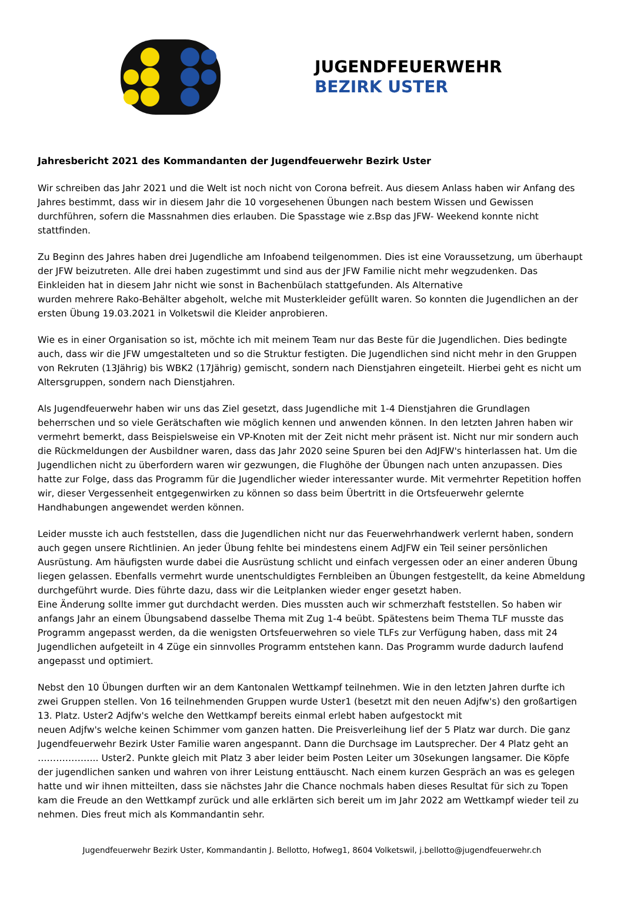JUGENDFEUERWEHR
BEZIRK USTER
Jahresbericht 2021 des Kommandanten der Jugendfeuerwehr Bezirk Uster
Wir schreiben das Jahr 2021 und die Welt ist noch nicht von Corona befreit. Aus diesem Anlass haben wir Anfang des Jahres bestimmt, dass wir in diesem Jahr die 10 vorgesehenen Übungen nach bestem Wissen und Gewissen durchführen, sofern die Massnahmen dies erlauben. Die Spasstage wie z.Bsp das JFW- Weekend konnte nicht stattfinden.
Zu Beginn des Jahres haben drei Jugendliche am Infoabend teilgenommen. Dies ist eine Voraussetzung, um überhaupt der JFW beizutreten. Alle drei haben zugestimmt und sind aus der JFW Familie nicht mehr wegzudenken. Das Einkleiden hat in diesem Jahr nicht wie sonst in Bachenbülach stattgefunden. Als Alternative
wurden mehrere Rako-Behälter abgeholt, welche mit Musterkleider gefüllt waren. So konnten die Jugendlichen an der ersten Übung 19.03.2021 in Volketswil die Kleider anprobieren.
Wie es in einer Organisation so ist, möchte ich mit meinem Team nur das Beste für die Jugendlichen. Dies bedingte auch, dass wir die JFW umgestalteten und so die Struktur festigten. Die Jugendlichen sind nicht mehr in den Gruppen von Rekruten (13Jährig) bis WBK2 (17Jährig) gemischt, sondern nach Dienstjahren eingeteilt. Hierbei geht es nicht um Altersgruppen, sondern nach Dienstjahren.
Als Jugendfeuerwehr haben wir uns das Ziel gesetzt, dass Jugendliche mit 1-4 Dienstjahren die Grundlagen beherrschen und so viele Gerätschaften wie möglich kennen und anwenden können. In den letzten Jahren haben wir vermehrt bemerkt, dass Beispielsweise ein VP-Knoten mit der Zeit nicht mehr präsent ist. Nicht nur mir sondern auch die Rückmeldungen der Ausbildner waren, dass das Jahr 2020 seine Spuren bei den AdJFW's hinterlassen hat. Um die Jugendlichen nicht zu überfordern waren wir gezwungen, die Flughöhe der Übungen nach unten anzupassen. Dies hatte zur Folge, dass das Programm für die Jugendlicher wieder interessanter wurde. Mit vermehrter Repetition hoffen wir, dieser Vergessenheit entgegenwirken zu können so dass beim Übertritt in die Ortsfeuerwehr gelernte Handhabungen angewendet werden können.
Leider musste ich auch feststellen, dass die Jugendlichen nicht nur das Feuerwehrhandwerk verlernt haben, sondern auch gegen unsere Richtlinien. An jeder Übung fehlte bei mindestens einem AdJFW ein Teil seiner persönlichen Ausrüstung. Am häufigsten wurde dabei die Ausrüstung schlicht und einfach vergessen oder an einer anderen Übung liegen gelassen. Ebenfalls vermehrt wurde unentschuldigtes Fernbleiben an Übungen festgestellt, da keine Abmeldung durchgeführt wurde. Dies führte dazu, dass wir die Leitplanken wieder enger gesetzt haben.
Eine Änderung sollte immer gut durchdacht werden. Dies mussten auch wir schmerzhaft feststellen. So haben wir anfangs Jahr an einem Übungsabend dasselbe Thema mit Zug 1-4 beübt. Spätestens beim Thema TLF musste das Programm angepasst werden, da die wenigsten Ortsfeuerwehren so viele TLFs zur Verfügung haben, dass mit 24 Jugendlichen aufgeteilt in 4 Züge ein sinnvolles Programm entstehen kann. Das Programm wurde dadurch laufend angepasst und optimiert.
Nebst den 10 Übungen durften wir an dem Kantonalen Wettkampf teilnehmen. Wie in den letzten Jahren durfte ich zwei Gruppen stellen. Von 16 teilnehmenden Gruppen wurde Uster1 (besetzt mit den neuen Adjfw's) den großartigen 13. Platz. Uster2 Adjfw's welche den Wettkampf bereits einmal erlebt haben aufgestockt mit
neuen Adjfw's welche keinen Schimmer vom ganzen hatten. Die Preisverleihung lief der 5 Platz war durch. Die ganz Jugendfeuerwehr Bezirk Uster Familie waren angespannt. Dann die Durchsage im Lautsprecher. Der 4 Platz geht an ……………….. Uster2. Punkte gleich mit Platz 3 aber leider beim Posten Leiter um 30sekungen langsamer. Die Köpfe der jugendlichen sanken und wahren von ihrer Leistung enttäuscht. Nach einem kurzen Gespräch an was es gelegen hatte und wir ihnen mitteilten, dass sie nächstes Jahr die Chance nochmals haben dieses Resultat für sich zu Topen kam die Freude an den Wettkampf zurück und alle erklärten sich bereit um im Jahr 2022 am Wettkampf wieder teil zu nehmen. Dies freut mich als Kommandantin sehr.
Jugendfeuerwehr Bezirk Uster, Kommandantin J. Bellotto, Hofweg1, 8604 Volketswil, j.bellotto@jugendfeuerwehr.ch